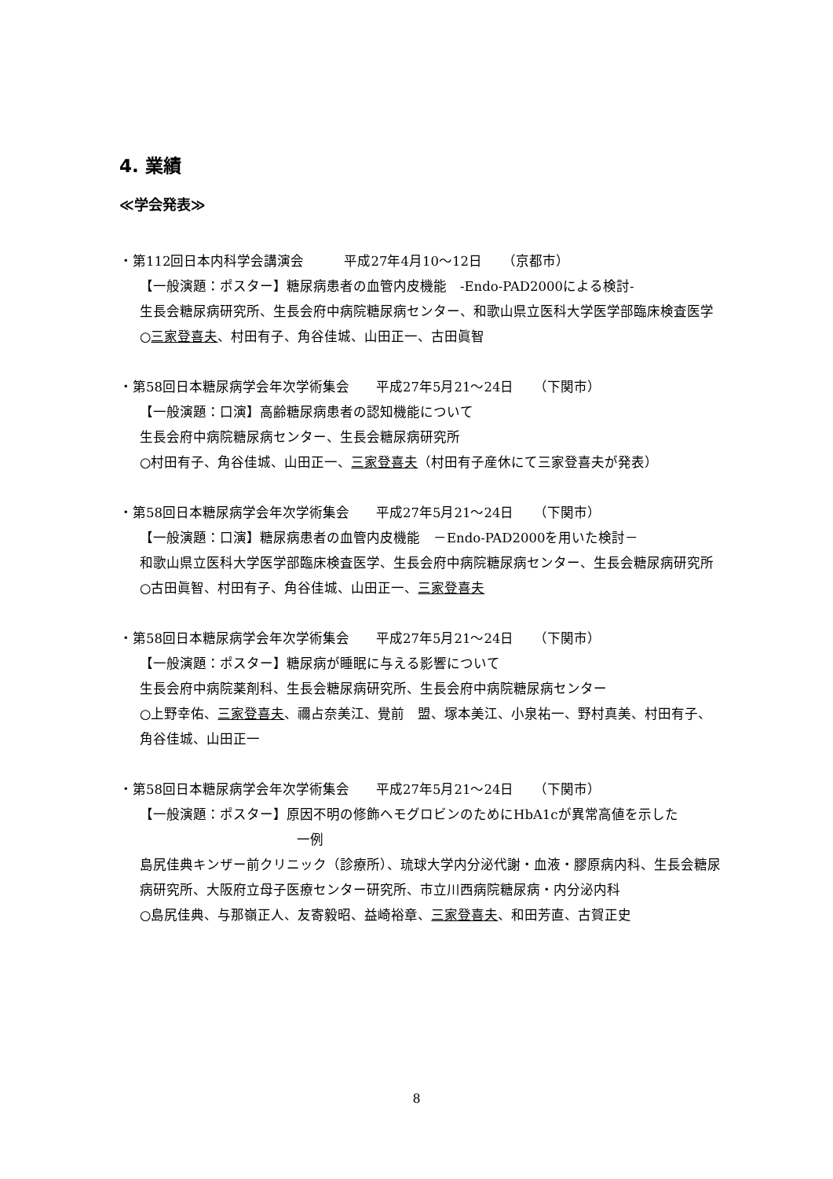4. 業績
≪学会発表≫
・第112回日本内科学会講演会　　　平成27年4月10～12日　　（京都市）
【一般演題：ポスター】糖尿病患者の血管内皮機能　-Endo-PAD2000による検討-
生長会糖尿病研究所、生長会府中病院糖尿病センター、和歌山県立医科大学医学部臨床検査医学
○三家登喜夫、村田有子、角谷佳城、山田正一、古田眞智
・第58回日本糖尿病学会年次学術集会　　平成27年5月21～24日　　（下関市）
【一般演題：口演】高齢糖尿病患者の認知機能について
生長会府中病院糖尿病センター、生長会糖尿病研究所
○村田有子、角谷佳城、山田正一、三家登喜夫（村田有子産休にて三家登喜夫が発表）
・第58回日本糖尿病学会年次学術集会　　平成27年5月21～24日　　（下関市）
【一般演題：口演】糖尿病患者の血管内皮機能　－Endo-PAD2000を用いた検討－
和歌山県立医科大学医学部臨床検査医学、生長会府中病院糖尿病センター、生長会糖尿病研究所
○古田眞智、村田有子、角谷佳城、山田正一、三家登喜夫
・第58回日本糖尿病学会年次学術集会　　平成27年5月21～24日　　（下関市）
【一般演題：ポスター】糖尿病が睡眠に与える影響について
生長会府中病院薬剤科、生長会糖尿病研究所、生長会府中病院糖尿病センター
○上野幸佑、三家登喜夫、禰占奈美江、覺前　盟、塚本美江、小泉祐一、野村真美、村田有子、角谷佳城、山田正一
・第58回日本糖尿病学会年次学術集会　　平成27年5月21～24日　　（下関市）
【一般演題：ポスター】原因不明の修飾ヘモグロビンのためにHbA1cが異常高値を示した
一例
島尻佳典キンザー前クリニック（診療所）、琉球大学内分泌代謝・血液・膠原病内科、生長会糖尿病研究所、大阪府立母子医療センター研究所、市立川西病院糖尿病・内分泌内科
○島尻佳典、与那嶺正人、友寄毅昭、益崎裕章、三家登喜夫、和田芳直、古賀正史
8